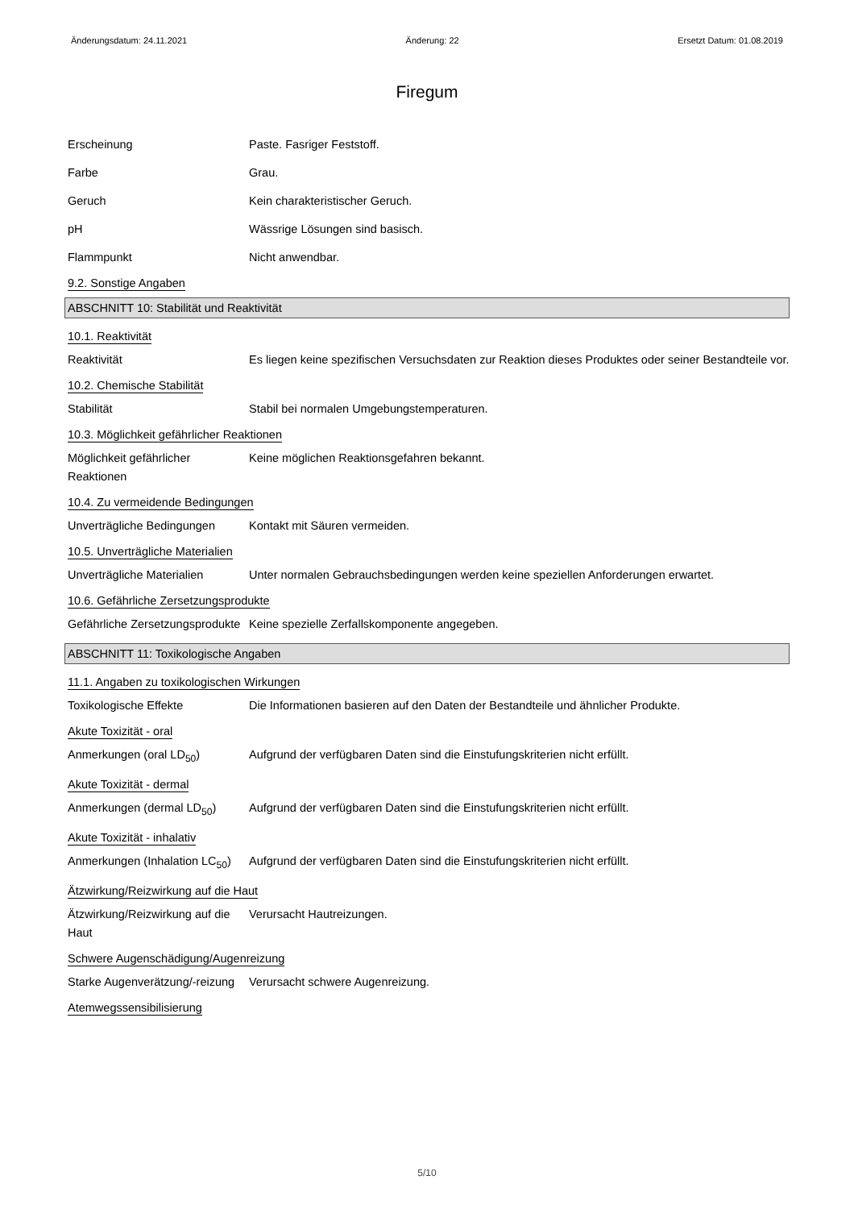Änderungsdatum: 24.11.2021 Änderung: 22 Ersetzt Datum: 01.08.2019
Firegum
Erscheinung Paste. Fasriger Feststoff.
Farbe Grau.
Geruch Kein charakteristischer Geruch.
pH Wässrige Lösungen sind basisch.
Flammpunkt Nicht anwendbar.
9.2. Sonstige Angaben
ABSCHNITT 10: Stabilität und Reaktivität
10.1. Reaktivität
Reaktivität Es liegen keine spezifischen Versuchsdaten zur Reaktion dieses Produktes oder seiner Bestandteile vor.
10.2. Chemische Stabilität
Stabilität Stabil bei normalen Umgebungstemperaturen.
10.3. Möglichkeit gefährlicher Reaktionen
Möglichkeit gefährlicher Reaktionen
Keine möglichen Reaktionsgefahren bekannt.
10.4. Zu vermeidende Bedingungen
Unverträgliche Bedingungen
Kontakt mit Säuren vermeiden.
10.5. Unverträgliche Materialien
Unverträgliche Materialien
Unter normalen Gebrauchsbedingungen werden keine speziellen Anforderungen erwartet.
10.6. Gefährliche Zersetzungsprodukte
Gefährliche Zersetzungsprodukte
Keine spezielle Zerfallskomponente angegeben.
ABSCHNITT 11: Toxikologische Angaben
11.1. Angaben zu toxikologischen Wirkungen
Toxikologische Effekte Die Informationen basieren auf den Daten der Bestandteile und ähnlicher Produkte.
Akute Toxizität - oral
Anmerkungen (oral LD<sub>50</sub>) Aufgrund der verfügbaren Daten sind die Einstufungskriterien nicht erfüllt.
Akute Toxizität - dermal
Anmerkungen (dermal LD<sub>50</sub>) Aufgrund der verfügbaren Daten sind die Einstufungskriterien nicht erfüllt.
Akute Toxizität - inhalativ
Anmerkungen (Inhalation LC<sub>50</sub>)
Aufgrund der verfügbaren Daten sind die Einstufungskriterien nicht erfüllt.
Ätzwirkung/Reizwirkung auf die Haut
Ätzwirkung/Reizwirkung auf die Haut
Verursacht Hautreizungen.
Schwere Augenschädigung/Augenreizung
Starke Augenverätzung/-reizung
Verursacht schwere Augenreizung.
Atemwegssensibilisierung
5/10